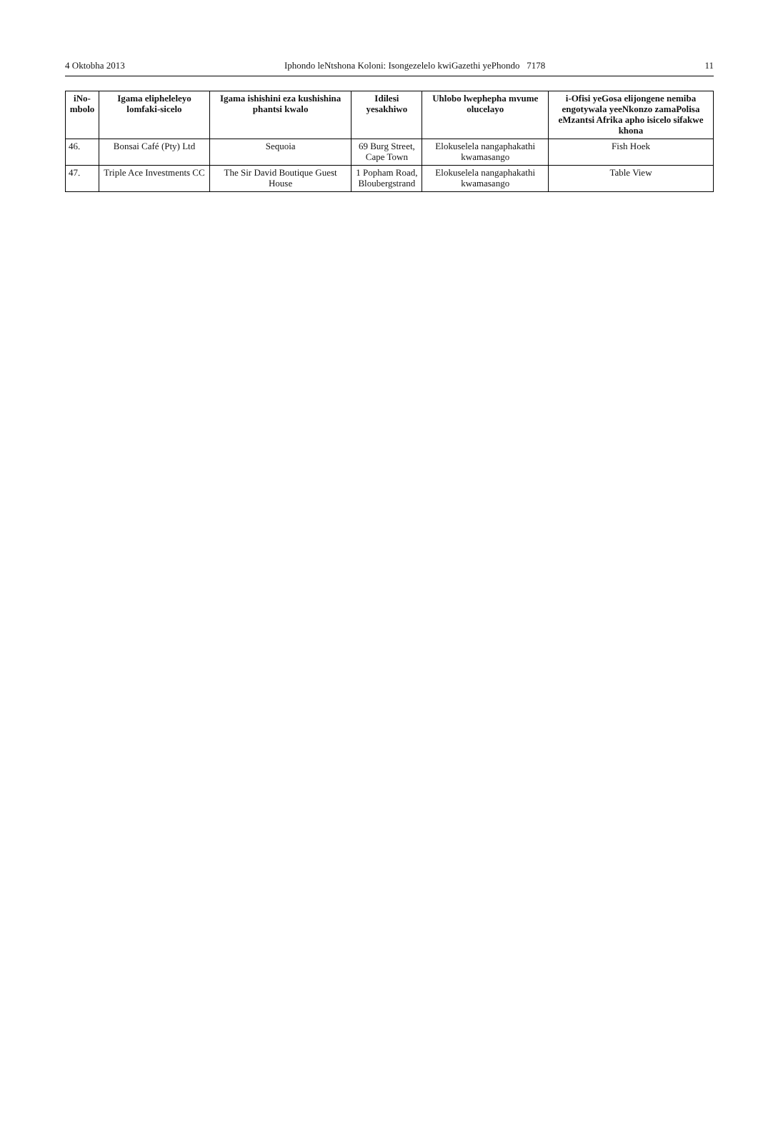4 Oktobha 2013 Iphondo leNtshona Koloni: Isongezelelo kwiGazethi yePhondo 7178 11
| iNo- mbolo | Igama elipheleleyo lomfaki-sicelo | Igama ishishini eza kushishina phantsi kwalo | Idilesi yesakhiwo | Uhlobo lwephepha mvume olucelayo | i-Ofisi yeGosa elijongene nemiba engotywala yeeNkonzo zamaPolisa eMzantsi Afrika apho isicelo sifakwe khona |
| --- | --- | --- | --- | --- | --- |
| 46. | Bonsai Café (Pty) Ltd | Sequoia | 69 Burg Street, Cape Town | Elokuselela nangaphakathi kwamasango | Fish Hoek |
| 47. | Triple Ace Investments CC | The Sir David Boutique Guest House | 1 Popham Road, Bloubergstrand | Elokuselela nangaphakathi kwamasango | Table View |